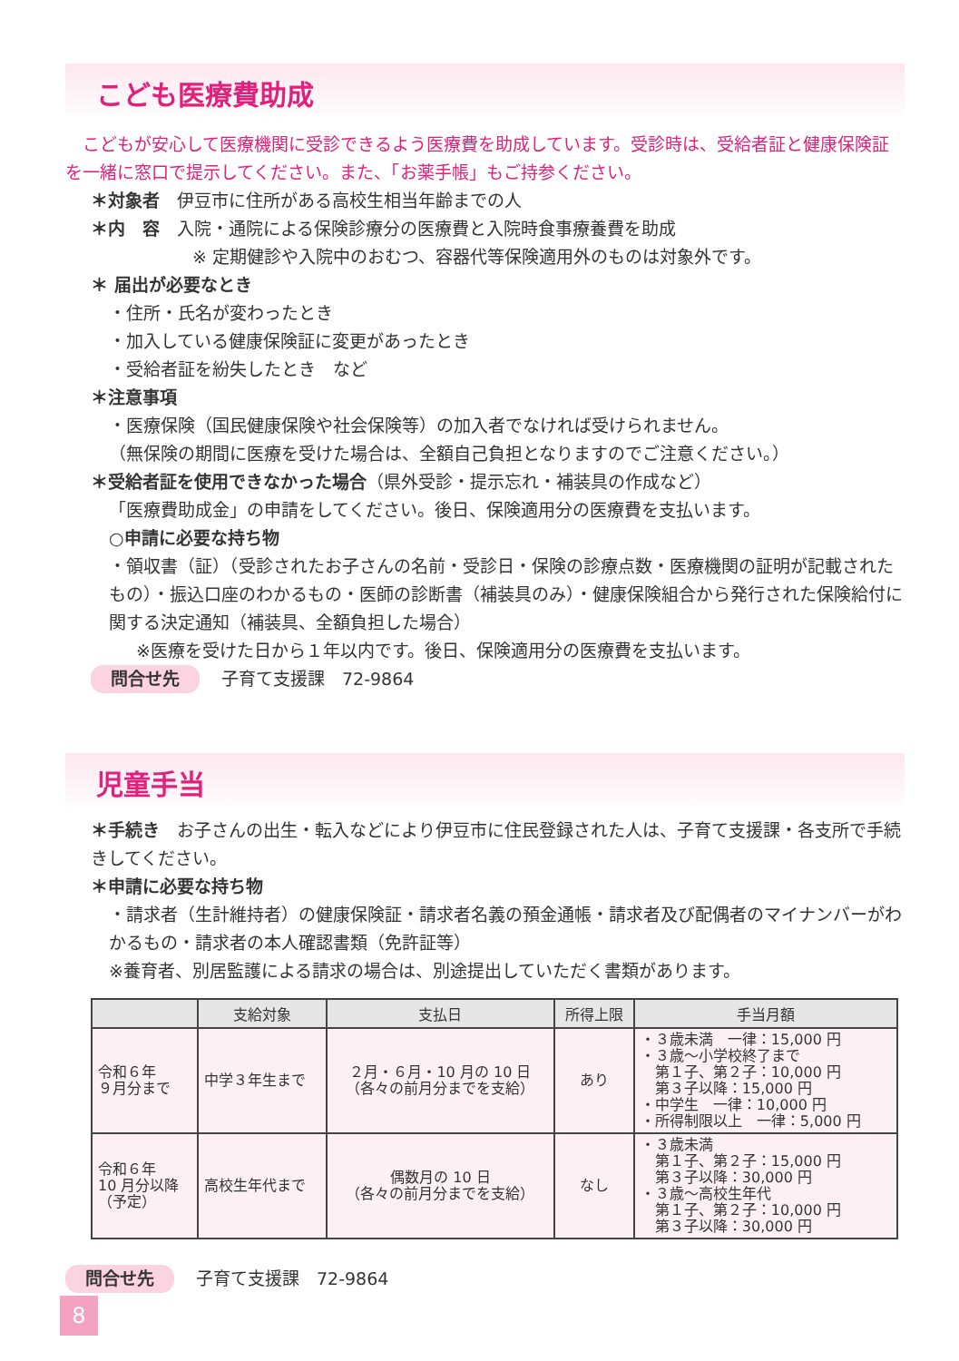こども医療費助成
　こどもが安心して医療機関に受診できるよう医療費を助成しています。受診時は、受給者証と健康保険証を一緒に窓口で提示してください。また、「お薬手帳」もご持参ください。
＊対象者　伊豆市に住所がある高校生相当年齢までの人
＊内　容　入院・通院による保険診療分の医療費と入院時食事療養費を助成
※ 定期健診や入院中のおむつ、容器代等保険適用外のものは対象外です。
＊ 届出が必要なとき
・住所・氏名が変わったとき
・加入している健康保険証に変更があったとき
・受給者証を紛失したとき　など
＊注意事項
・医療保険（国民健康保険や社会保険等）の加入者でなければ受けられません。
（無保険の期間に医療を受けた場合は、全額自己負担となりますのでご注意ください。）
＊受給者証を使用できなかった場合（県外受診・提示忘れ・補装具の作成など）
「医療費助成金」の申請をしてください。後日、保険適用分の医療費を支払います。
○申請に必要な持ち物
・領収書（証）（受診されたお子さんの名前・受診日・保険の診療点数・医療機関の証明が記載されたもの）・振込口座のわかるもの・医師の診断書（補装具のみ）・健康保険組合から発行された保険給付に関する決定通知（補装具、全額負担した場合）
※医療を受けた日から１年以内です。後日、保険適用分の医療費を支払います。
問合せ先 子育て支援課　72-9864
児童手当
＊手続き　お子さんの出生・転入などにより伊豆市に住民登録された人は、子育て支援課・各支所で手続きしてください。
＊申請に必要な持ち物
・請求者（生計維持者）の健康保険証・請求者名義の預金通帳・請求者及び配偶者のマイナンバーがわかるもの・請求者の本人確認書類（免許証等）
※養育者、別居監護による請求の場合は、別途提出していただく書類があります。
| | 支給対象 | 支払日 | 所得上限 | 手当月額 |
| --- | --- | --- | --- | --- |
| 令和６年 ９月分まで | 中学３年生まで | ２月・６月・10 月の 10 日 （各々の前月分までを支給） | あり | ・３歳未満 一律：15,000 円 ・３歳～小学校終了まで 第１子、第２子：10,000 円 第３子以降：15,000 円 ・中学生 一律：10,000 円 ・所得制限以上 一律：5,000 円 |
| 令和６年 10 月分以降 （予定） | 高校生年代まで | 偶数月の 10 日 （各々の前月分までを支給） | なし | ・３歳未満 第１子、第２子：15,000 円 第３子以降：30,000 円 ・３歳～高校生年代 第１子、第２子：10,000 円 第３子以降：30,000 円 |
問合せ先 子育て支援課　72-9864
8